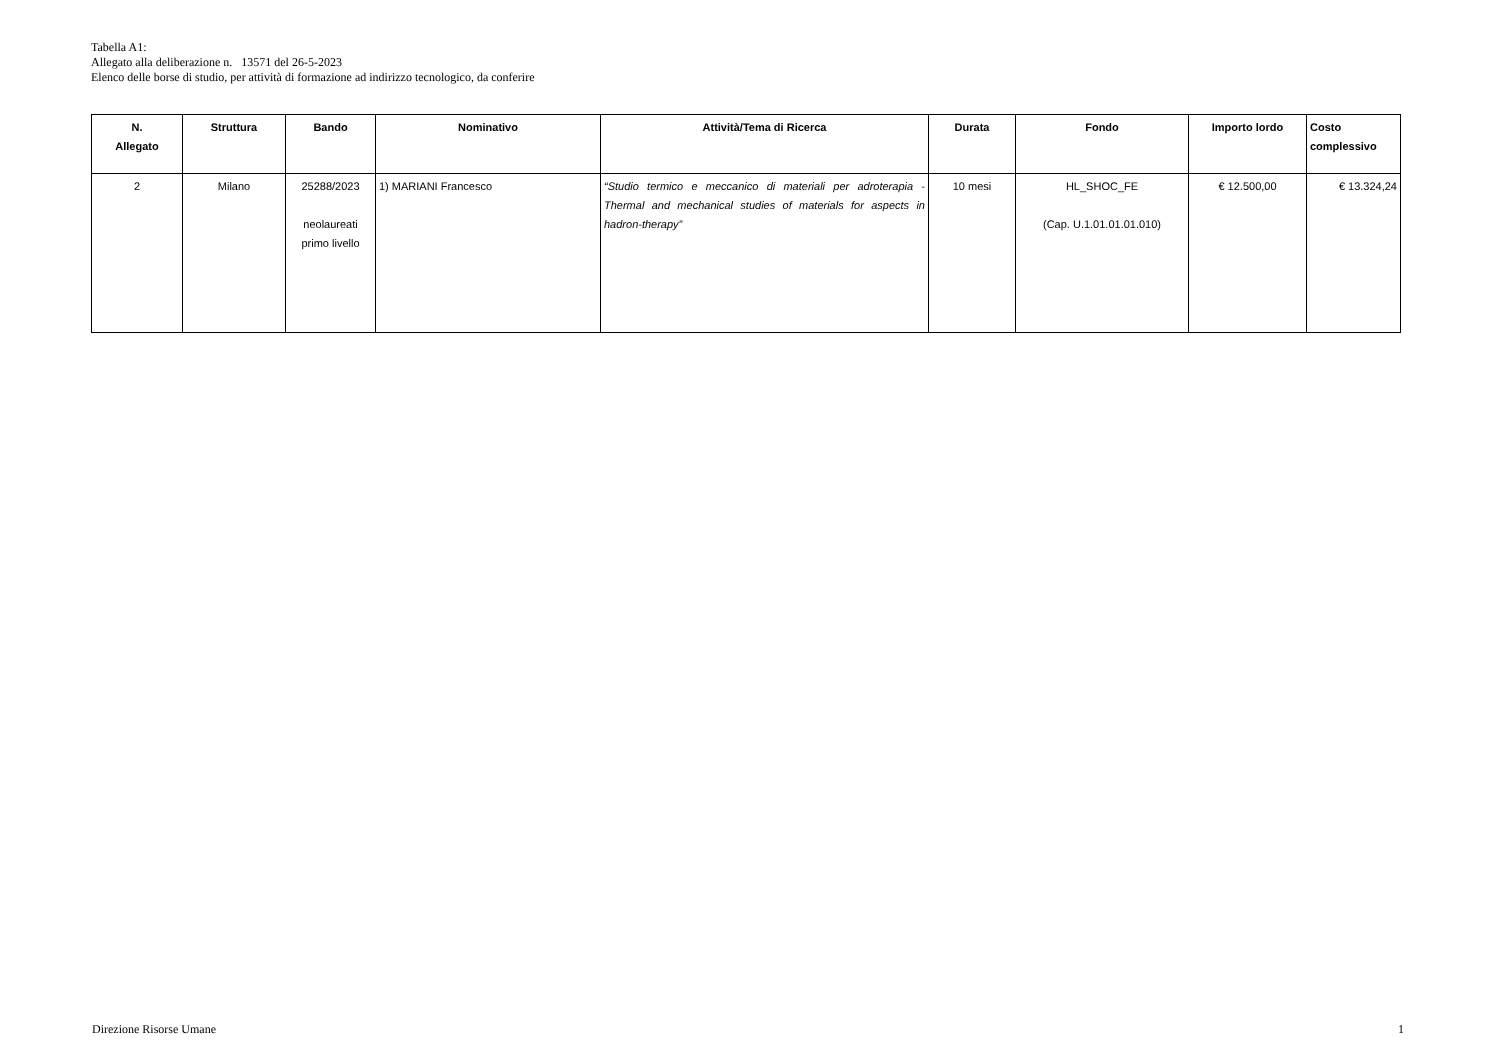Tabella A1:
Allegato alla deliberazione n. 13571 del 26-5-2023
Elenco delle borse di studio, per attività di formazione ad indirizzo tecnologico, da conferire
| N. Allegato | Struttura | Bando | Nominativo | Attività/Tema di Ricerca | Durata | Fondo | Importo lordo | Costo complessivo |
| --- | --- | --- | --- | --- | --- | --- | --- | --- |
| 2 | Milano | 25288/2023 neolaureati primo livello | 1) MARIANI Francesco | “Studio termico e meccanico di materiali per adroterapia - Thermal and mechanical studies of materials for aspects in hadron-therapy” | 10 mesi | HL_SHOC_FE (Cap. U.1.01.01.01.010) | € 12.500,00 | € 13.324,24 |
Direzione Risorse Umane 1